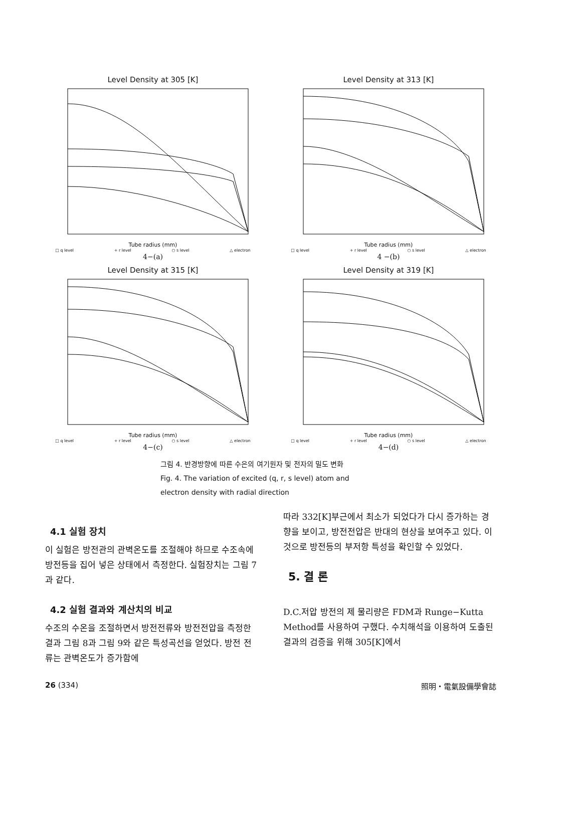Level Density at 305 [K]
Tube radius (mm)
□ q level + r level ○ s level △ electron
4−(a)
Level Density at 313 [K]
Tube radius (mm)
□ q level + r level ○ s level △ electron
4 −(b)
Level Density at 315 [K]
Tube radius (mm)
□ q level + r level ○ s level △ electron
4−(c)
Level Density at 319 [K]
Tube radius (mm)
□ q level + r level ○ s level △ electron
4−(d)
그림 4. 반경방향에 따른 수은의 여기원자 및 전자의 밀도 변화
Fig. 4. The variation of excited (q, r, s level) atom and electron density with radial direction
4.1 실험 장치
이 실험은 방전관의 관벽온도를 조절해야 하므로 수조속에 방전등을 집어 넣은 상태에서 측정한다. 실험장치는 그림 7과 같다.
4.2 실험 결과와 계산치의 비교
수조의 수온을 조절하면서 방전전류와 방전전압을 측정한 결과 그림 8과 그림 9와 같은 특성곡선을 얻었다. 방전 전류는 관벽온도가 증가함에
따라 332[K]부근에서 최소가 되었다가 다시 증가하는 경향을 보이고, 방전전압은 반대의 현상을 보여주고 있다. 이것으로 방전등의 부저항 특성을 확인할 수 있었다.
5. 결 론
D.C.저압 방전의 제 물리량은 FDM과 Runge−Kutta Method를 사용하여 구했다. 수치해석을 이용하여 도출된 결과의 검증을 위해 305[K]에서
26 (334) 照明・電氣設備學會誌